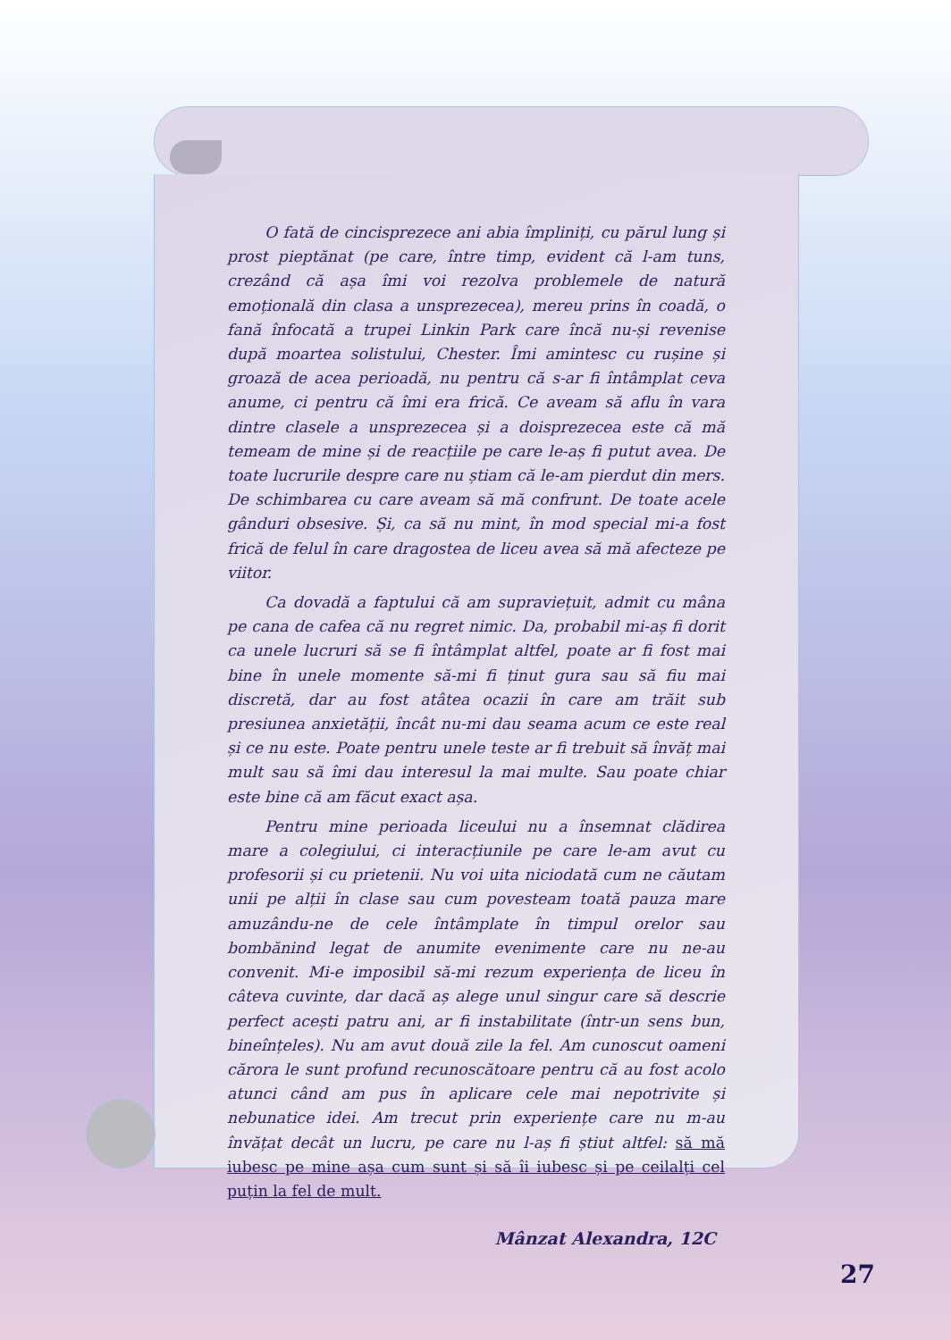O fată de cincisprezece ani abia împliniți, cu părul lung și prost pieptănat (pe care, între timp, evident că l-am tuns, crezând că așa îmi voi rezolva problemele de natură emoțională din clasa a unsprezecea), mereu prins în coadă, o fană înfocată a trupei Linkin Park care încă nu-și revenise după moartea solistului, Chester. Îmi amintesc cu rușine și groază de acea perioadă, nu pentru că s-ar fi întâmplat ceva anume, ci pentru că îmi era frică. Ce aveam să aflu în vara dintre clasele a unsprezecea și a doisprezecea este că mă temeam de mine și de reacțiile pe care le-aș fi putut avea. De toate lucrurile despre care nu știam că le-am pierdut din mers. De schimbarea cu care aveam să mă confrunt. De toate acele gânduri obsesive. Și, ca să nu mint, în mod special mi-a fost frică de felul în care dragostea de liceu avea să mă afecteze pe viitor.
Ca dovadă a faptului că am supraviețuit, admit cu mâna pe cana de cafea că nu regret nimic. Da, probabil mi-aș fi dorit ca unele lucruri să se fi întâmplat altfel, poate ar fi fost mai bine în unele momente să-mi fi ținut gura sau să fiu mai discretă, dar au fost atâtea ocazii în care am trăit sub presiunea anxietății, încât nu-mi dau seama acum ce este real și ce nu este. Poate pentru unele teste ar fi trebuit să învăț mai mult sau să îmi dau interesul la mai multe. Sau poate chiar este bine că am făcut exact așa.
Pentru mine perioada liceului nu a însemnat clădirea mare a colegiului, ci interacțiunile pe care le-am avut cu profesorii și cu prietenii. Nu voi uita niciodată cum ne căutam unii pe alții în clase sau cum povesteam toată pauza mare amuzându-ne de cele întâmplate în timpul orelor sau bombănind legat de anumite evenimente care nu ne-au convenit. Mi-e imposibil să-mi rezum experiența de liceu în câteva cuvinte, dar dacă aș alege unul singur care să descrie perfect acești patru ani, ar fi instabilitate (într-un sens bun, bineînțeles). Nu am avut două zile la fel. Am cunoscut oameni cărora le sunt profund recunoscătoare pentru că au fost acolo atunci când am pus în aplicare cele mai nepotrivite și nebunatice idei. Am trecut prin experiențe care nu m-au învățat decât un lucru, pe care nu l-aș fi știut altfel: să mă iubesc pe mine așa cum sunt și să îi iubesc și pe ceilalți cel puțin la fel de mult.
Mânzat Alexandra, 12C
27